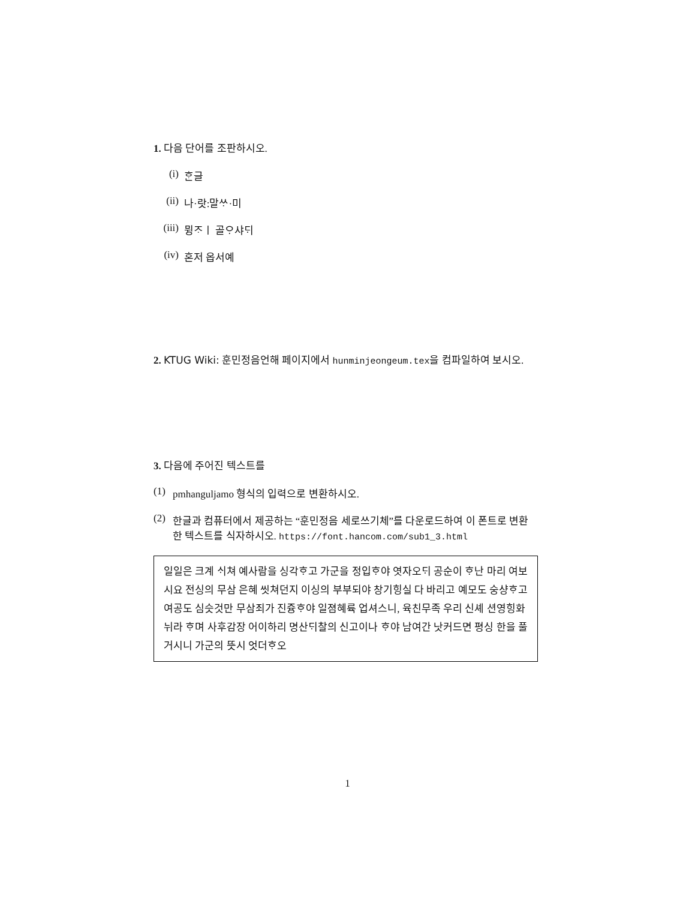1. 다음 단어를 조판하시오.
(i) ᄒᆞᆫ글
(ii) 나·랏:말ᄊᆞ·미
(iii) 뮝ᄌᆞㅣ 골ᄋᆞ샤ᄃᆡ
(iv) 혼저 옵서예
2. KTUG Wiki: 훈민정음언해 페이지에서 hunminjeongeum.tex을 컴파일하여 보시오.
3. 다음에 주어진 텍스트를
(1) pmhanguljamo 형식의 입력으로 변환하시오.
(2) 한글과 컴퓨터에서 제공하는 “훈민정음 세로쓰기체”를 다운로드하여 이 폰트로 변환한 텍스트를 식자하시오. https://font.hancom.com/sub1_3.html
일일은 크계 ᄉᆡ쳐 예사람을 싱각ᄒᆞ고 가군을 정입ᄒᆞ야 엿자오ᄃᆡ 공순이 ᄒᆞ난 마리 여보시요 전싱의 무삼 은혜 씻쳐던지 이싱의 부부되야 창기힝실 다 바리고 예모도 숭샹ᄒᆞ고 여공도 심슷것만 무삼죄가 진즁ᄒᆞ야 일졈혜륙 업셔스니, 육친무족 우리 신셰 션영힝화 뉘라 ᄒᆞ며 사후감장 어이하리 명산ᄃᆡ찰의 신고이나 ᄒᆞ야 남여간 낫커드면 평싱 한을 풀거시니 가군의 뜻시 엇더ᄒᆞ오
1